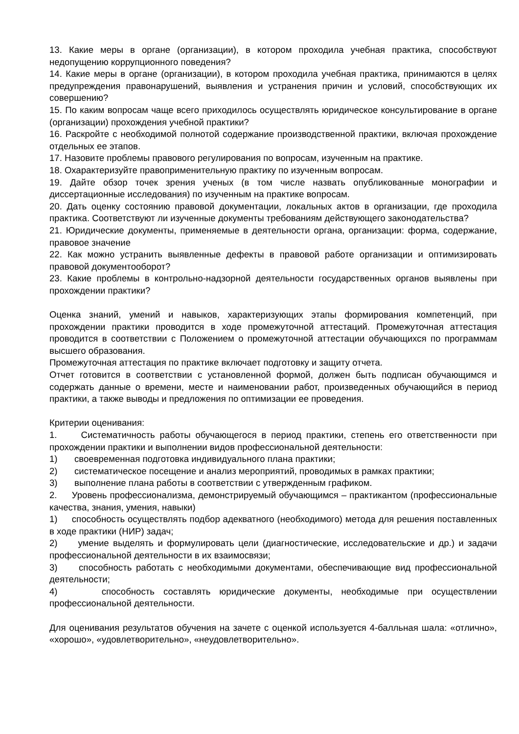13. Какие меры в органе (организации), в котором проходила учебная практика, способствуют недопущению коррупционного поведения?
14. Какие меры в органе (организации), в котором проходила учебная практика, принимаются в целях предупреждения правонарушений, выявления и устранения причин и условий, способствующих их совершению?
15. По каким вопросам чаще всего приходилось осуществлять юридическое консультирование в органе (организации) прохождения учебной практики?
16. Раскройте с необходимой полнотой содержание производственной практики, включая прохождение отдельных ее этапов.
17. Назовите проблемы правового регулирования по вопросам, изученным на практике.
18. Охарактеризуйте правоприменительную практику по изученным вопросам.
19. Дайте обзор точек зрения ученых (в том числе назвать опубликованные монографии и диссертационные исследования) по изученным на практике вопросам.
20. Дать оценку состоянию правовой документации, локальных актов в организации, где проходила практика. Соответствуют ли изученные документы требованиям действующего законодательства?
21. Юридические документы, применяемые в деятельности органа, организации: форма, содержание, правовое значение
22. Как можно устранить выявленные дефекты в правовой работе организации и оптимизировать правовой документооборот?
23. Какие проблемы в контрольно-надзорной деятельности государственных органов выявлены при прохождении практики?
Оценка знаний, умений и навыков, характеризующих этапы формирования компетенций, при прохождении практики проводится в ходе промежуточной аттестаций. Промежуточная аттестация проводится в соответствии с Положением о промежуточной аттестации обучающихся по программам высшего образования.
Промежуточная аттестация по практике включает подготовку и защиту отчета.
Отчет готовится в соответствии с установленной формой, должен быть подписан обучающимся и содержать данные о времени, месте и наименовании работ, произведенных обучающийся в период практики, а также выводы и предложения по оптимизации ее проведения.
Критерии оценивания:
1. Систематичность работы обучающегося в период практики, степень его ответственности при прохождении практики и выполнении видов профессиональной деятельности:
1) своевременная подготовка индивидуального плана практики;
2) систематическое посещение и анализ мероприятий, проводимых в рамках практики;
3) выполнение плана работы в соответствии с утвержденным графиком.
2. Уровень профессионализма, демонстрируемый обучающимся – практикантом (профессиональные качества, знания, умения, навыки)
1) способность осуществлять подбор адекватного (необходимого) метода для решения поставленных в ходе практики (НИР) задач;
2) умение выделять и формулировать цели (диагностические, исследовательские и др.) и задачи профессиональной деятельности в их взаимосвязи;
3) способность работать с необходимыми документами, обеспечивающие вид профессиональной деятельности;
4) способность составлять юридические документы, необходимые при осуществлении профессиональной деятельности.
Для оценивания результатов обучения на зачете с оценкой используется 4-балльная шала: «отлично», «хорошо», «удовлетворительно», «неудовлетворительно».